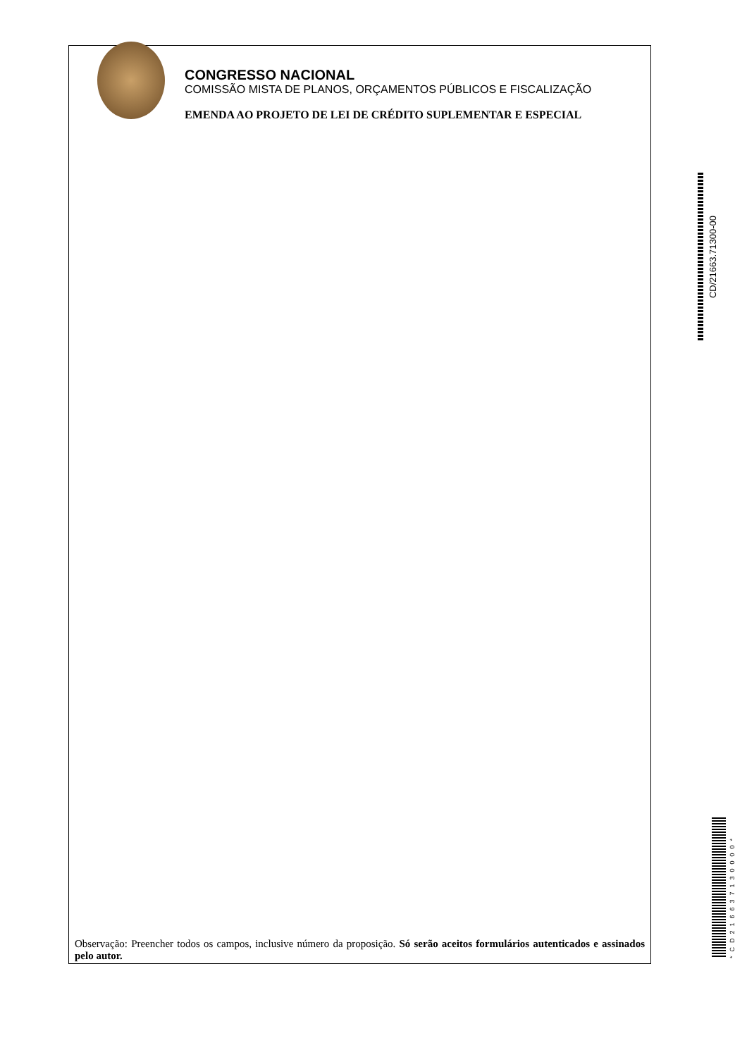CONGRESSO NACIONAL
COMISSÃO MISTA DE PLANOS, ORÇAMENTOS PÚBLICOS E FISCALIZAÇÃO
EMENDA AO PROJETO DE LEI DE CRÉDITO SUPLEMENTAR E ESPECIAL
Observação: Preencher todos os campos, inclusive número da proposição. Só serão aceitos formulários autenticados e assinados pelo autor.
CD/21663.71300-00
*CD216637130000*